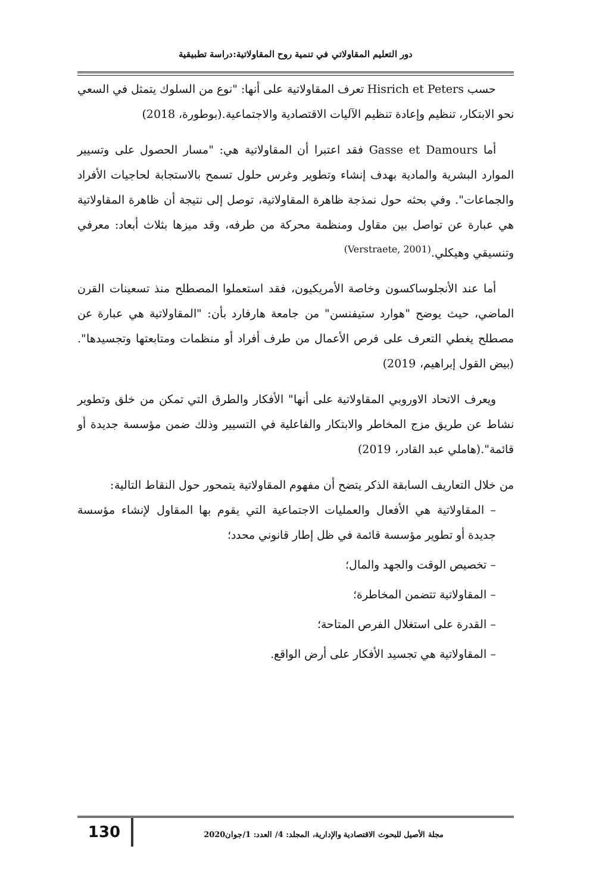دور التعليم المقاولاتي في تنمية روح المقاولاتية:دراسة تطبيقية
حسب Hisrich et Peters تعرف المقاولاتية على أنها: "نوع من السلوك يتمثل في السعي نحو الابتكار، تنظيم وإعادة تنظيم الآليات الاقتصادية والاجتماعية.(بوطورة، 2018)
أما Gasse et Damours فقد اعتبرا أن المقاولاتية هي: "مسار الحصول على وتسيير الموارد البشرية والمادية بهدف إنشاء وتطوير وغرس حلول تسمح بالاستجابة لحاجيات الأفراد والجماعات". وفي بحثه حول نمذجة ظاهرة المقاولاتية، توصل إلى نتيجة أن ظاهرة المقاولاتية هي عبارة عن تواصل بين مقاول ومنظمة محركة من طرفه، وقد ميزها بثلاث أبعاد: معرفي وتنسيقي وهيكلي.<sup>(Verstraete, 2001)</sup>
أما عند الأنجلوساكسون وخاصة الأمريكيون، فقد استعملوا المصطلح منذ تسعينات القرن الماضي، حيث يوضح "هوارد ستيفنسن" من جامعة هارفارد بأن: "المقاولاتية هي عبارة عن مصطلح يغطي التعرف على فرص الأعمال من طرف أفراد أو منظمات ومتابعتها وتجسيدها".(بيض القول إبراهيم، 2019)
ويعرف الاتحاد الاوروبي المقاولاتية على أنها" الأفكار والطرق التي تمكن من خلق وتطوير نشاط عن طريق مزج المخاطر والابتكار والفاعلية في التسيير وذلك ضمن مؤسسة جديدة أو قائمة".(هاملي عبد القادر، 2019)
من خلال التعاريف السابقة الذكر يتضح أن مفهوم المقاولاتية يتمحور حول النقاط التالية:
– المقاولاتية هي الأفعال والعمليات الاجتماعية التي يقوم بها المقاول لإنشاء مؤسسة جديدة أو تطوير مؤسسة قائمة في ظل إطار قانوني محدد؛
– تخصيص الوقت والجهد والمال؛
– المقاولاتية تتضمن المخاطرة؛
– القدرة على استغلال الفرص المتاحة؛
– المقاولاتية هي تجسيد الأفكار على أرض الواقع.
مجلة الأصيل للبحوث الاقتصادية والإدارية، المجلد: 4/ العدد: 1/جوان2020
130